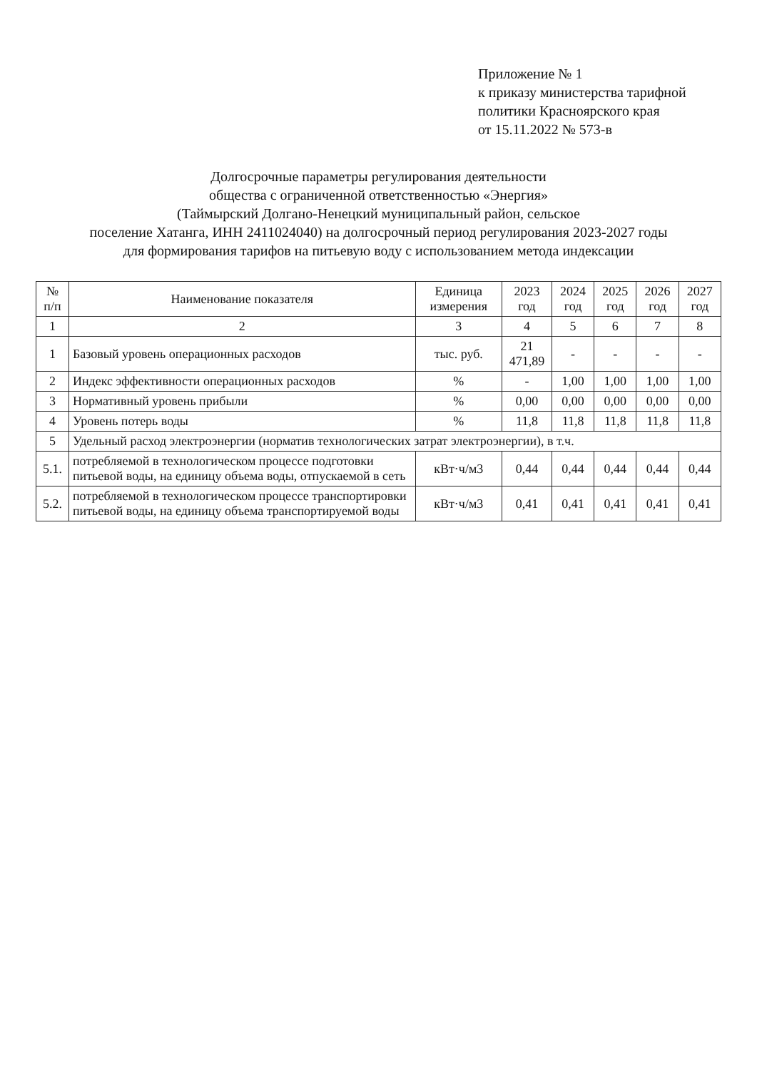Приложение № 1
к приказу министерства тарифной
политики Красноярского края
от 15.11.2022 № 573-в
Долгосрочные параметры регулирования деятельности
общества с ограниченной ответственностью «Энергия»
(Таймырский Долгано-Ненецкий муниципальный район, сельское
поселение Хатанга, ИНН 2411024040) на долгосрочный период регулирования 2023-2027 годы
для формирования тарифов на питьевую воду с использованием метода индексации
| № п/п | Наименование показателя | Единица измерения | 2023 год | 2024 год | 2025 год | 2026 год | 2027 год |
| --- | --- | --- | --- | --- | --- | --- | --- |
| 1 | 2 | 3 | 4 | 5 | 6 | 7 | 8 |
| 1 | Базовый уровень операционных расходов | тыс. руб. | 21 471,89 | - | - | - | - |
| 2 | Индекс эффективности операционных расходов | % | - | 1,00 | 1,00 | 1,00 | 1,00 |
| 3 | Нормативный уровень прибыли | % | 0,00 | 0,00 | 0,00 | 0,00 | 0,00 |
| 4 | Уровень потерь воды | % | 11,8 | 11,8 | 11,8 | 11,8 | 11,8 |
| 5 | Удельный расход электроэнергии (норматив технологических затрат электроэнергии), в т.ч. | | | | | | |
| 5.1. | потребляемой в технологическом процессе подготовки питьевой воды, на единицу объема воды, отпускаемой в сеть | кВт·ч/м3 | 0,44 | 0,44 | 0,44 | 0,44 | 0,44 |
| 5.2. | потребляемой в технологическом процессе транспортировки питьевой воды, на единицу объема транспортируемой воды | кВт·ч/м3 | 0,41 | 0,41 | 0,41 | 0,41 | 0,41 |